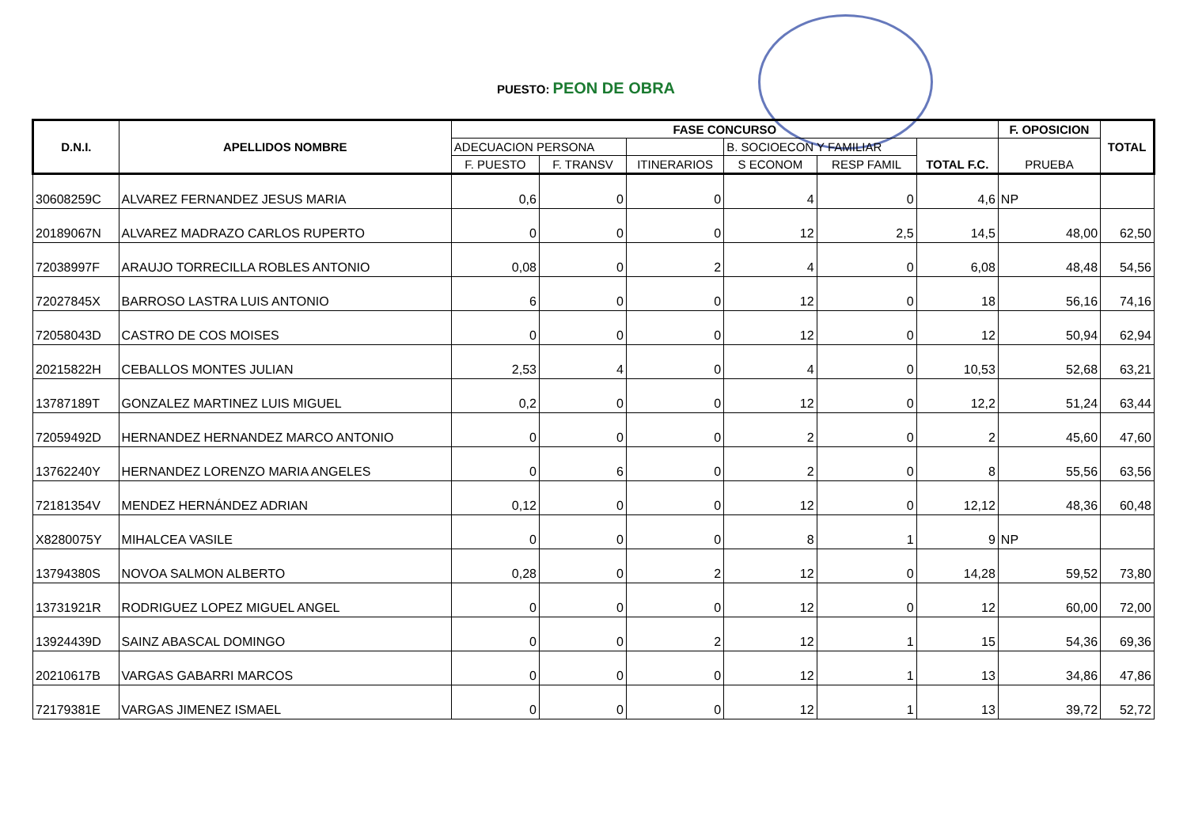PUESTO: PEON DE OBRA
| D.N.I. | APELLIDOS NOMBRE | FASE CONCURSO | | | | | | F. OPOSICION | TOTAL |
| --- | --- | --- | --- | --- | --- | --- | --- | --- | --- |
| | | ADECUACION PERSONA | | | B. SOCIOECON Y FAMILIAR | | TOTAL F.C. | PRUEBA | |
| | | F. PUESTO | F. TRANSV | ITINERARIOS | S ECONOM | RESP FAMIL | | | |
| 30608259C | ALVAREZ FERNANDEZ JESUS MARIA | 0,6 | 0 | 0 | 4 | 0 | 4,6 | NP | |
| 20189067N | ALVAREZ MADRAZO CARLOS RUPERTO | 0 | 0 | 0 | 12 | 2,5 | 14,5 | 48,00 | 62,50 |
| 72038997F | ARAUJO TORRECILLA ROBLES ANTONIO | 0,08 | 0 | 2 | 4 | 0 | 6,08 | 48,48 | 54,56 |
| 72027845X | BARROSO LASTRA LUIS ANTONIO | 6 | 0 | 0 | 12 | 0 | 18 | 56,16 | 74,16 |
| 72058043D | CASTRO DE COS MOISES | 0 | 0 | 0 | 12 | 0 | 12 | 50,94 | 62,94 |
| 20215822H | CEBALLOS MONTES JULIAN | 2,53 | 4 | 0 | 4 | 0 | 10,53 | 52,68 | 63,21 |
| 13787189T | GONZALEZ MARTINEZ LUIS MIGUEL | 0,2 | 0 | 0 | 12 | 0 | 12,2 | 51,24 | 63,44 |
| 72059492D | HERNANDEZ HERNANDEZ MARCO ANTONIO | 0 | 0 | 0 | 2 | 0 | 2 | 45,60 | 47,60 |
| 13762240Y | HERNANDEZ LORENZO MARIA ANGELES | 0 | 6 | 0 | 2 | 0 | 8 | 55,56 | 63,56 |
| 72181354V | MENDEZ HERNÁNDEZ ADRIAN | 0,12 | 0 | 0 | 12 | 0 | 12,12 | 48,36 | 60,48 |
| X8280075Y | MIHALCEA VASILE | 0 | 0 | 0 | 8 | 1 | 9 | NP | |
| 13794380S | NOVOA SALMON ALBERTO | 0,28 | 0 | 2 | 12 | 0 | 14,28 | 59,52 | 73,80 |
| 13731921R | RODRIGUEZ LOPEZ MIGUEL ANGEL | 0 | 0 | 0 | 12 | 0 | 12 | 60,00 | 72,00 |
| 13924439D | SAINZ ABASCAL DOMINGO | 0 | 0 | 2 | 12 | 1 | 15 | 54,36 | 69,36 |
| 20210617B | VARGAS GABARRI MARCOS | 0 | 0 | 0 | 12 | 1 | 13 | 34,86 | 47,86 |
| 72179381E | VARGAS JIMENEZ ISMAEL | 0 | 0 | 0 | 12 | 1 | 13 | 39,72 | 52,72 |